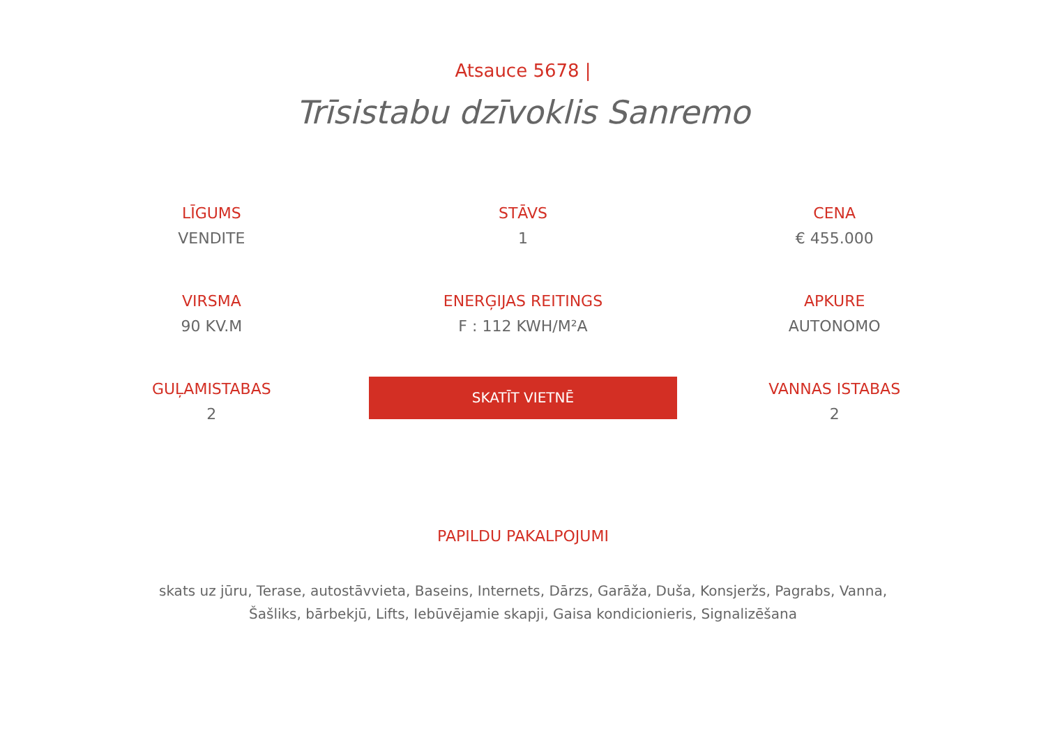Atsauce 5678 |
Trīsistabu dzīvoklis Sanremo
LĪGUMS
VENDITE
STĀVS
1
CENA
€ 455.000
VIRSMA
90 KV.M
ENERĢIJAS REITINGS
F : 112 KWH/M²A
APKURE
AUTONOMO
GUĻAMISTABAS
2
SKATĪT VIETNĒ
VANNAS ISTABAS
2
PAPILDU PAKALPOJUMI
skats uz jūru, Terase, autostāvvieta, Baseins, Internets, Dārzs, Garāža, Duša, Konsjeržs, Pagrabs, Vanna, Šašliks, bārbekjū, Lifts, Iebūvējamie skapji, Gaisa kondicionieris, Signalizēšana